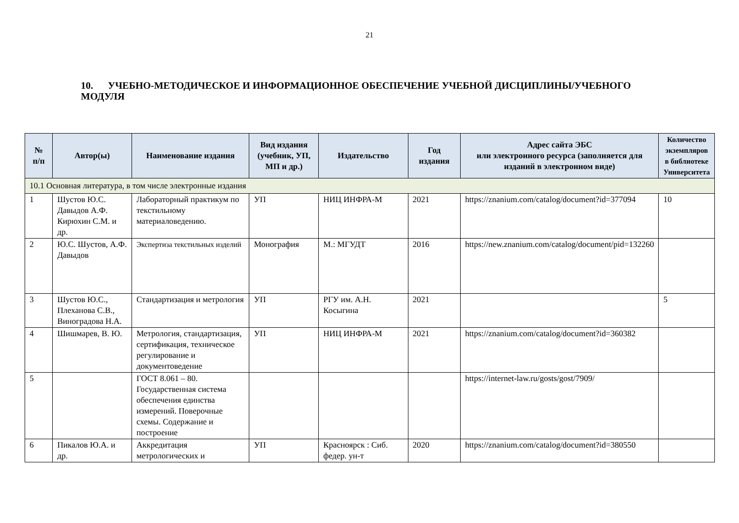21
10. УЧЕБНО-МЕТОДИЧЕСКОЕ И ИНФОРМАЦИОННОЕ ОБЕСПЕЧЕНИЕ УЧЕБНОЙ ДИСЦИПЛИНЫ/УЧЕБНОГО МОДУЛЯ
| № п/п | Автор(ы) | Наименование издания | Вид издания (учебник, УП, МП и др.) | Издательство | Год издания | Адрес сайта ЭБС или электронного ресурса (заполняется для изданий в электронном виде) | Количество экземпляров в библиотеке Университета |
| --- | --- | --- | --- | --- | --- | --- | --- |
| 10.1 Основная литература, в том числе электронные издания | | | | | | | |
| 1 | Шустов Ю.С. Давыдов А.Ф. Кирюхин С.М. и др. | Лабораторный практикум по текстильному материаловедению. | УП | НИЦ ИНФРА-М | 2021 | https://znanium.com/catalog/document?id=377094 | 10 |
| 2 | Ю.С. Шустов, А.Ф. Давыдов | Экспертиза текстильных изделий | Монография | М.: МГУДТ | 2016 | https://new.znanium.com/catalog/document/pid=132260 | |
| 3 | Шустов Ю.С., Плеханова С.В., Виноградова Н.А. | Стандартизация и метрология | УП | РГУ им. А.Н. Косыгина | 2021 | | 5 |
| 4 | Шишмарев, В. Ю. | Метрология, стандартизация, сертификация, техническое регулирование и документоведение | УП | НИЦ ИНФРА-М | 2021 | https://znanium.com/catalog/document?id=360382 | |
| 5 | | ГОСТ 8.061 – 80. Государственная система обеспечения единства измерений. Поверочные схемы. Содержание и построение | | | | https://internet-law.ru/gosts/gost/7909/ | |
| 6 | Пикалов Ю.А. и др. | Аккредитация метрологических и | УП | Красноярск : Сиб. федер. ун-т | 2020 | https://znanium.com/catalog/document?id=380550 | |